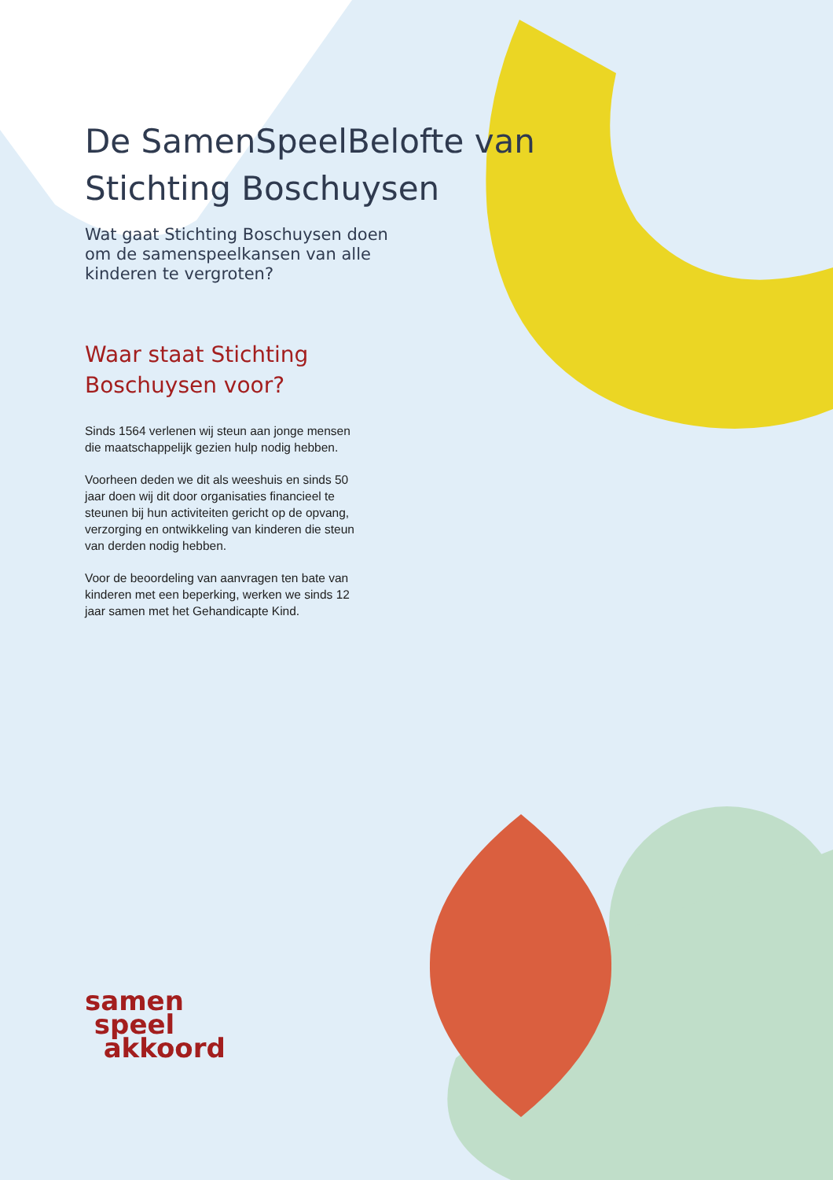De SamenSpeelBelofte van
Stichting Boschuysen
Wat gaat Stichting Boschuysen doen om de samenspeelkansen van alle kinderen te vergroten?
Waar staat Stichting Boschuysen voor?
Sinds 1564 verlenen wij steun aan jonge mensen die maatschappelijk gezien hulp nodig hebben.
Voorheen deden we dit als weeshuis en sinds 50 jaar doen wij dit door organisaties financieel te steunen bij hun activiteiten gericht op de opvang, verzorging en ontwikkeling van kinderen die steun van derden nodig hebben.
Voor de beoordeling van aanvragen ten bate van kinderen met een beperking, werken we sinds 12 jaar samen met het Gehandicapte Kind.
samen
speel
akkoord